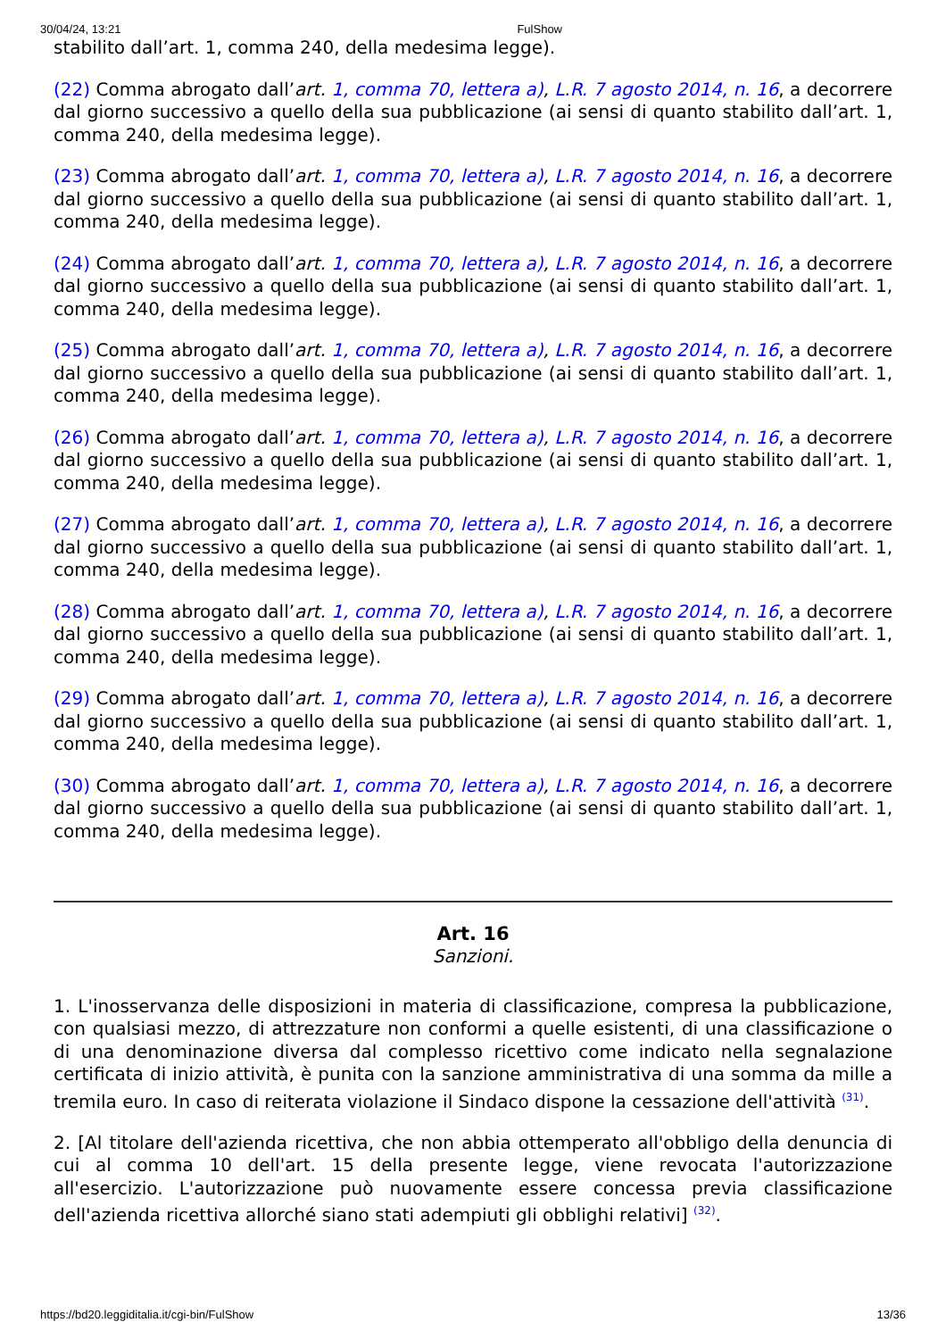30/04/24, 13:21 FulShow
stabilito dall’art. 1, comma 240, della medesima legge).
(22) Comma abrogato dall’art. 1, comma 70, lettera a), L.R. 7 agosto 2014, n. 16, a decorrere dal giorno successivo a quello della sua pubblicazione (ai sensi di quanto stabilito dall’art. 1, comma 240, della medesima legge).
(23) Comma abrogato dall’art. 1, comma 70, lettera a), L.R. 7 agosto 2014, n. 16, a decorrere dal giorno successivo a quello della sua pubblicazione (ai sensi di quanto stabilito dall’art. 1, comma 240, della medesima legge).
(24) Comma abrogato dall’art. 1, comma 70, lettera a), L.R. 7 agosto 2014, n. 16, a decorrere dal giorno successivo a quello della sua pubblicazione (ai sensi di quanto stabilito dall’art. 1, comma 240, della medesima legge).
(25) Comma abrogato dall’art. 1, comma 70, lettera a), L.R. 7 agosto 2014, n. 16, a decorrere dal giorno successivo a quello della sua pubblicazione (ai sensi di quanto stabilito dall’art. 1, comma 240, della medesima legge).
(26) Comma abrogato dall’art. 1, comma 70, lettera a), L.R. 7 agosto 2014, n. 16, a decorrere dal giorno successivo a quello della sua pubblicazione (ai sensi di quanto stabilito dall’art. 1, comma 240, della medesima legge).
(27) Comma abrogato dall’art. 1, comma 70, lettera a), L.R. 7 agosto 2014, n. 16, a decorrere dal giorno successivo a quello della sua pubblicazione (ai sensi di quanto stabilito dall’art. 1, comma 240, della medesima legge).
(28) Comma abrogato dall’art. 1, comma 70, lettera a), L.R. 7 agosto 2014, n. 16, a decorrere dal giorno successivo a quello della sua pubblicazione (ai sensi di quanto stabilito dall’art. 1, comma 240, della medesima legge).
(29) Comma abrogato dall’art. 1, comma 70, lettera a), L.R. 7 agosto 2014, n. 16, a decorrere dal giorno successivo a quello della sua pubblicazione (ai sensi di quanto stabilito dall’art. 1, comma 240, della medesima legge).
(30) Comma abrogato dall’art. 1, comma 70, lettera a), L.R. 7 agosto 2014, n. 16, a decorrere dal giorno successivo a quello della sua pubblicazione (ai sensi di quanto stabilito dall’art. 1, comma 240, della medesima legge).
Art. 16
Sanzioni.
1. L'inosservanza delle disposizioni in materia di classificazione, compresa la pubblicazione, con qualsiasi mezzo, di attrezzature non conformi a quelle esistenti, di una classificazione o di una denominazione diversa dal complesso ricettivo come indicato nella segnalazione certificata di inizio attività, è punita con la sanzione amministrativa di una somma da mille a tremila euro. In caso di reiterata violazione il Sindaco dispone la cessazione dell'attività <sup>(31)</sup>.
2. [Al titolare dell'azienda ricettiva, che non abbia ottemperato all'obbligo della denuncia di cui al comma 10 dell'art. 15 della presente legge, viene revocata l'autorizzazione all'esercizio. L'autorizzazione può nuovamente essere concessa previa classificazione dell'azienda ricettiva allorché siano stati adempiuti gli obblighi relativi] <sup>(32)</sup>.
https://bd20.leggiditalia.it/cgi-bin/FulShow 13/36